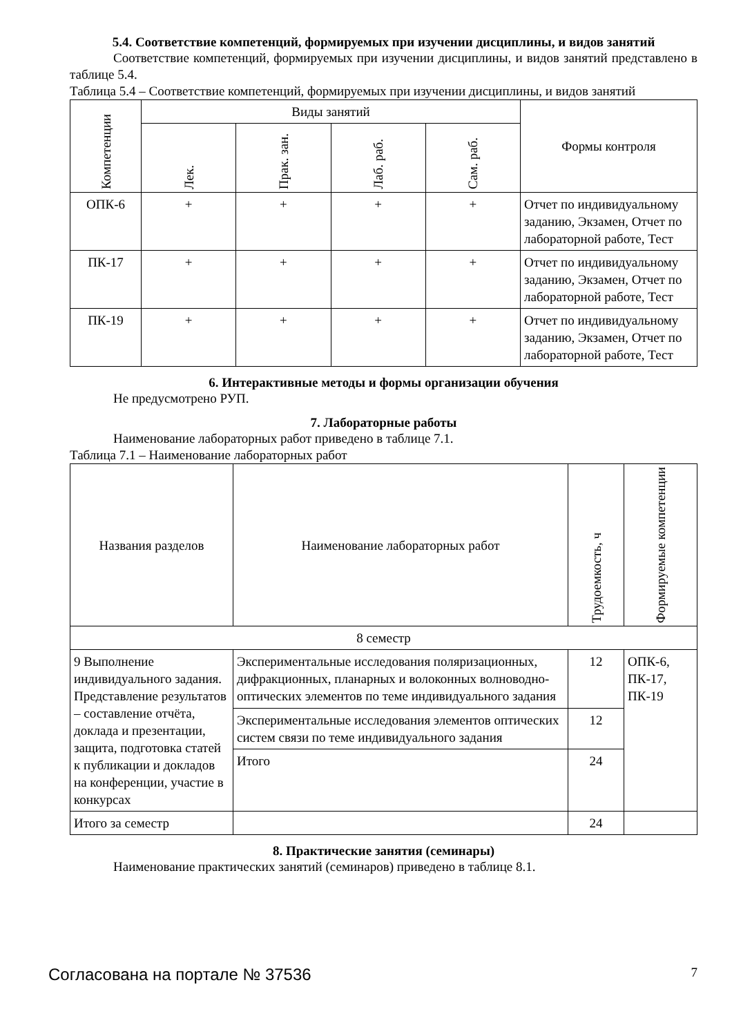5.4. Соответствие компетенций, формируемых при изучении дисциплины, и видов занятий
Соответствие компетенций, формируемых при изучении дисциплины, и видов занятий представлено в таблице 5.4.
Таблица 5.4 – Соответствие компетенций, формируемых при изучении дисциплины, и видов занятий
| Компетенции | Виды занятий | | | | Формы контроля |
| --- | --- | --- | --- | --- | --- |
| | Лек. | Прак. зан. | Лаб. раб. | Сам. раб. | |
| ОПК-6 | + | + | + | + | Отчет по индивидуальному заданию, Экзамен, Отчет по лабораторной работе, Тест |
| ПК-17 | + | + | + | + | Отчет по индивидуальному заданию, Экзамен, Отчет по лабораторной работе, Тест |
| ПК-19 | + | + | + | + | Отчет по индивидуальному заданию, Экзамен, Отчет по лабораторной работе, Тест |
6. Интерактивные методы и формы организации обучения
Не предусмотрено РУП.
7. Лабораторные работы
Наименование лабораторных работ приведено в таблице 7.1.
Таблица 7.1 – Наименование лабораторных работ
| Названия разделов | Наименование лабораторных работ | Трудоемкость, ч | Формируемые компетенции |
| --- | --- | --- | --- |
| 8 семестр | | | |
| 9 Выполнение индивидуального задания. Представление результатов – составление отчёта, доклада и презентации, защита, подготовка статей к публикации и докладов на конференции, участие в конкурсах | Экспериментальные исследования поляризационных, дифракционных, планарных и волоконных волноводно-оптических элементов по теме индивидуального задания | 12 | ОПК-6, ПК-17, ПК-19 |
| | Экспериментальные исследования элементов оптических систем связи по теме индивидуального задания | 12 | |
| | Итого | 24 | |
| Итого за семестр | | 24 | |
8. Практические занятия (семинары)
Наименование практических занятий (семинаров) приведено в таблице 8.1.
Согласована на портале № 37536 7